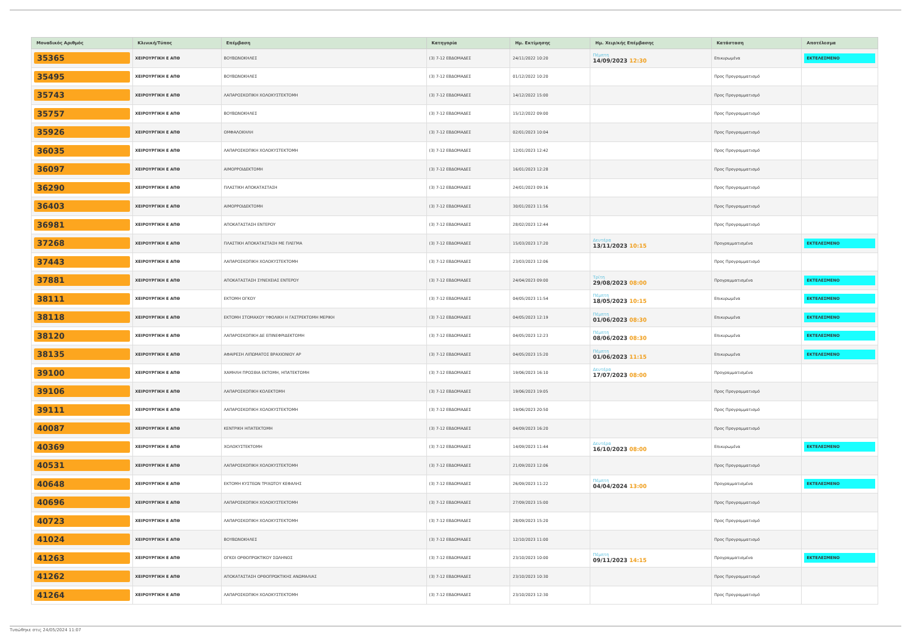| Μοναδικός Αριθμός | Κλινική/Τύπος | Επέμβαση | Κατηγορία | Ημ. Εκτίμησης | Ημ. Χειρ/κής Επέμβασης | Κατάσταση | Αποτέλεσμα |
| --- | --- | --- | --- | --- | --- | --- | --- |
| 35365 | ΧΕΙΡΟΥΡΓΙΚΗ Ε ΑΠΘ | ΒΟΥΒΩΝΟΚΗΛΕΣ | (3) 7-12 ΕΒΔΟΜΑΔΕΣ | 24/11/2022 10:20 | Πέμπτη 14/09/2023 12:30 | Επικυρωμένα | ΕΚΤΕΛΕΣΜΕΝΟ |
| 35495 | ΧΕΙΡΟΥΡΓΙΚΗ Ε ΑΠΘ | ΒΟΥΒΩΝΟΚΗΛΕΣ | (3) 7-12 ΕΒΔΟΜΑΔΕΣ | 01/12/2022 10:20 | | Προς Προγραμματισμό | |
| 35743 | ΧΕΙΡΟΥΡΓΙΚΗ Ε ΑΠΘ | ΛΑΠΑΡΟΣΚΟΠΙΚΗ ΧΟΛΟΚΥΣΤΕΚΤΟΜΗ | (3) 7-12 ΕΒΔΟΜΑΔΕΣ | 14/12/2022 15:00 | | Προς Προγραμματισμό | |
| 35757 | ΧΕΙΡΟΥΡΓΙΚΗ Ε ΑΠΘ | ΒΟΥΒΩΝΟΚΗΛΕΣ | (3) 7-12 ΕΒΔΟΜΑΔΕΣ | 15/12/2022 09:00 | | Προς Προγραμματισμό | |
| 35926 | ΧΕΙΡΟΥΡΓΙΚΗ Ε ΑΠΘ | ΟΜΦΑΛΟΚΗΛΗ | (3) 7-12 ΕΒΔΟΜΑΔΕΣ | 02/01/2023 10:04 | | Προς Προγραμματισμό | |
| 36035 | ΧΕΙΡΟΥΡΓΙΚΗ Ε ΑΠΘ | ΛΑΠΑΡΟΣΚΟΠΙΚΗ ΧΟΛΟΚΥΣΤΕΚΤΟΜΗ | (3) 7-12 ΕΒΔΟΜΑΔΕΣ | 12/01/2023 12:42 | | Προς Προγραμματισμό | |
| 36097 | ΧΕΙΡΟΥΡΓΙΚΗ Ε ΑΠΘ | ΑΙΜΟΡΡΟΙΔΕΚΤΟΜΗ | (3) 7-12 ΕΒΔΟΜΑΔΕΣ | 16/01/2023 12:28 | | Προς Προγραμματισμό | |
| 36290 | ΧΕΙΡΟΥΡΓΙΚΗ Ε ΑΠΘ | ΠΛΑΣΤΙΚΗ ΑΠΟΚΑΤΑΣΤΑΣΗ | (3) 7-12 ΕΒΔΟΜΑΔΕΣ | 24/01/2023 09:16 | | Προς Προγραμματισμό | |
| 36403 | ΧΕΙΡΟΥΡΓΙΚΗ Ε ΑΠΘ | ΑΙΜΟΡΡΟΙΔΕΚΤΟΜΗ | (3) 7-12 ΕΒΔΟΜΑΔΕΣ | 30/01/2023 11:56 | | Προς Προγραμματισμό | |
| 36981 | ΧΕΙΡΟΥΡΓΙΚΗ Ε ΑΠΘ | ΑΠΟΚΑΤΑΣΤΑΣΗ ΕΝΤΕΡΟΥ | (3) 7-12 ΕΒΔΟΜΑΔΕΣ | 28/02/2023 12:44 | | Προς Προγραμματισμό | |
| 37268 | ΧΕΙΡΟΥΡΓΙΚΗ Ε ΑΠΘ | ΠΛΑΣΤΙΚΗ ΑΠΟΚΑΤΑΣΤΑΣΗ ΜΕ ΠΛΕΓΜΑ | (3) 7-12 ΕΒΔΟΜΑΔΕΣ | 15/03/2023 17:20 | Δευτέρα 13/11/2023 10:15 | Προγραμματισμένα | ΕΚΤΕΛΕΣΜΕΝΟ |
| 37443 | ΧΕΙΡΟΥΡΓΙΚΗ Ε ΑΠΘ | ΛΑΠΑΡΟΣΚΟΠΙΚΗ ΧΟΛΟΚΥΣΤΕΚΤΟΜΗ | (3) 7-12 ΕΒΔΟΜΑΔΕΣ | 23/03/2023 12:06 | | Προς Προγραμματισμό | |
| 37881 | ΧΕΙΡΟΥΡΓΙΚΗ Ε ΑΠΘ | ΑΠΟΚΑΤΑΣΤΑΣΗ ΣΥΝΕΧΕΙΑΣ ΕΝΤΕΡΟΥ | (3) 7-12 ΕΒΔΟΜΑΔΕΣ | 24/04/2023 09:00 | Τρίτη 29/08/2023 08:00 | Προγραμματισμένα | ΕΚΤΕΛΕΣΜΕΝΟ |
| 38111 | ΧΕΙΡΟΥΡΓΙΚΗ Ε ΑΠΘ | ΕΚΤΟΜΗ ΟΓΚΟΥ | (3) 7-12 ΕΒΔΟΜΑΔΕΣ | 04/05/2023 11:54 | Πέμπτη 18/05/2023 10:15 | Επικυρωμένα | ΕΚΤΕΛΕΣΜΕΝΟ |
| 38118 | ΧΕΙΡΟΥΡΓΙΚΗ Ε ΑΠΘ | ΕΚΤΟΜΗ ΣΤΟΜΑΧΟΥ ΥΦΟΛΙΚΗ Η ΓΑΣΤΡΕΚΤΟΜΗ ΜΕΡΙΚΗ | (3) 7-12 ΕΒΔΟΜΑΔΕΣ | 04/05/2023 12:19 | Πέμπτη 01/06/2023 08:30 | Επικυρωμένα | ΕΚΤΕΛΕΣΜΕΝΟ |
| 38120 | ΧΕΙΡΟΥΡΓΙΚΗ Ε ΑΠΘ | ΛΑΠΑΡΟΣΚΟΠΙΚΗ ΔΕ ΕΠΙΝΕΦΡΙΔΕΚΤΟΜΗ | (3) 7-12 ΕΒΔΟΜΑΔΕΣ | 04/05/2023 12:23 | Πέμπτη 08/06/2023 08:30 | Επικυρωμένα | ΕΚΤΕΛΕΣΜΕΝΟ |
| 38135 | ΧΕΙΡΟΥΡΓΙΚΗ Ε ΑΠΘ | ΑΦΑΙΡΕΣΗ ΛΙΠΩΜΑΤΟΣ ΒΡΑΧΙΟΝΙΟΥ ΑΡ | (3) 7-12 ΕΒΔΟΜΑΔΕΣ | 04/05/2023 15:20 | Πέμπτη 01/06/2023 11:15 | Επικυρωμένα | ΕΚΤΕΛΕΣΜΕΝΟ |
| 39100 | ΧΕΙΡΟΥΡΓΙΚΗ Ε ΑΠΘ | ΧΑΜΗΛΗ ΠΡΟΣΘΙΑ ΕΚΤΟΜΗ, ΗΠΑΤΕΚΤΟΜΗ | (3) 7-12 ΕΒΔΟΜΑΔΕΣ | 19/06/2023 16:10 | Δευτέρα 17/07/2023 08:00 | Προγραμματισμένα | |
| 39106 | ΧΕΙΡΟΥΡΓΙΚΗ Ε ΑΠΘ | ΛΑΠΑΡΟΣΚΟΠΙΚΗ ΚΟΛΕΚΤΟΜΗ | (3) 7-12 ΕΒΔΟΜΑΔΕΣ | 19/06/2023 19:05 | | Προς Προγραμματισμό | |
| 39111 | ΧΕΙΡΟΥΡΓΙΚΗ Ε ΑΠΘ | ΛΑΠΑΡΟΣΚΟΠΙΚΗ ΧΟΛΟΚΥΣΤΕΚΤΟΜΗ | (3) 7-12 ΕΒΔΟΜΑΔΕΣ | 19/06/2023 20:50 | | Προς Προγραμματισμό | |
| 40087 | ΧΕΙΡΟΥΡΓΙΚΗ Ε ΑΠΘ | ΚΕΝΤΡΙΚΗ ΗΠΑΤΕΚΤΟΜΗ | (3) 7-12 ΕΒΔΟΜΑΔΕΣ | 04/09/2023 16:20 | | Προς Προγραμματισμό | |
| 40369 | ΧΕΙΡΟΥΡΓΙΚΗ Ε ΑΠΘ | ΧΟΛΟΚΥΣΤΕΚΤΟΜΗ | (3) 7-12 ΕΒΔΟΜΑΔΕΣ | 14/09/2023 11:44 | Δευτέρα 16/10/2023 08:00 | Επικυρωμένα | ΕΚΤΕΛΕΣΜΕΝΟ |
| 40531 | ΧΕΙΡΟΥΡΓΙΚΗ Ε ΑΠΘ | ΛΑΠΑΡΟΣΚΟΠΙΚΗ ΧΟΛΟΚΥΣΤΕΚΤΟΜΗ | (3) 7-12 ΕΒΔΟΜΑΔΕΣ | 21/09/2023 12:06 | | Προς Προγραμματισμό | |
| 40648 | ΧΕΙΡΟΥΡΓΙΚΗ Ε ΑΠΘ | ΕΚΤΟΜΗ ΚΥΣΤΕΩΝ ΤΡΙΧΩΤΟΥ ΚΕΦΑΛΗΣ | (3) 7-12 ΕΒΔΟΜΑΔΕΣ | 26/09/2023 11:22 | Πέμπτη 04/04/2024 13:00 | Προγραμματισμένα | ΕΚΤΕΛΕΣΜΕΝΟ |
| 40696 | ΧΕΙΡΟΥΡΓΙΚΗ Ε ΑΠΘ | ΛΑΠΑΡΟΣΚΟΠΙΚΗ ΧΟΛΟΚΥΣΤΕΚΤΟΜΗ | (3) 7-12 ΕΒΔΟΜΑΔΕΣ | 27/09/2023 15:00 | | Προς Προγραμματισμό | |
| 40723 | ΧΕΙΡΟΥΡΓΙΚΗ Ε ΑΠΘ | ΛΑΠΑΡΟΣΚΟΠΙΚΗ ΧΟΛΟΚΥΣΤΕΚΤΟΜΗ | (3) 7-12 ΕΒΔΟΜΑΔΕΣ | 28/09/2023 15:20 | | Προς Προγραμματισμό | |
| 41024 | ΧΕΙΡΟΥΡΓΙΚΗ Ε ΑΠΘ | ΒΟΥΒΩΝΟΚΗΛΕΣ | (3) 7-12 ΕΒΔΟΜΑΔΕΣ | 12/10/2023 11:00 | | Προς Προγραμματισμό | |
| 41263 | ΧΕΙΡΟΥΡΓΙΚΗ Ε ΑΠΘ | ΟΓΚΟΙ ΟΡΘΟΠΡΩΚΤΙΚΟΥ ΣΩΛΗΝΟΣ | (3) 7-12 ΕΒΔΟΜΑΔΕΣ | 23/10/2023 10:00 | Πέμπτη 09/11/2023 14:15 | Προγραμματισμένα | ΕΚΤΕΛΕΣΜΕΝΟ |
| 41262 | ΧΕΙΡΟΥΡΓΙΚΗ Ε ΑΠΘ | ΑΠΟΚΑΤΑΣΤΑΣΗ ΟΡΘΟΠΡΩΚΤΙΚΗΣ ΑΝΩΜΑΛΙΑΣ | (3) 7-12 ΕΒΔΟΜΑΔΕΣ | 23/10/2023 10:30 | | Προς Προγραμματισμό | |
| 41264 | ΧΕΙΡΟΥΡΓΙΚΗ Ε ΑΠΘ | ΛΑΠΑΡΟΣΚΟΠΙΚΗ ΧΟΛΟΚΥΣΤΕΚΤΟΜΗ | (3) 7-12 ΕΒΔΟΜΑΔΕΣ | 23/10/2023 12:30 | | Προς Προγραμματισμό | |
Τυπώθηκε στις 24/05/2024 11:07